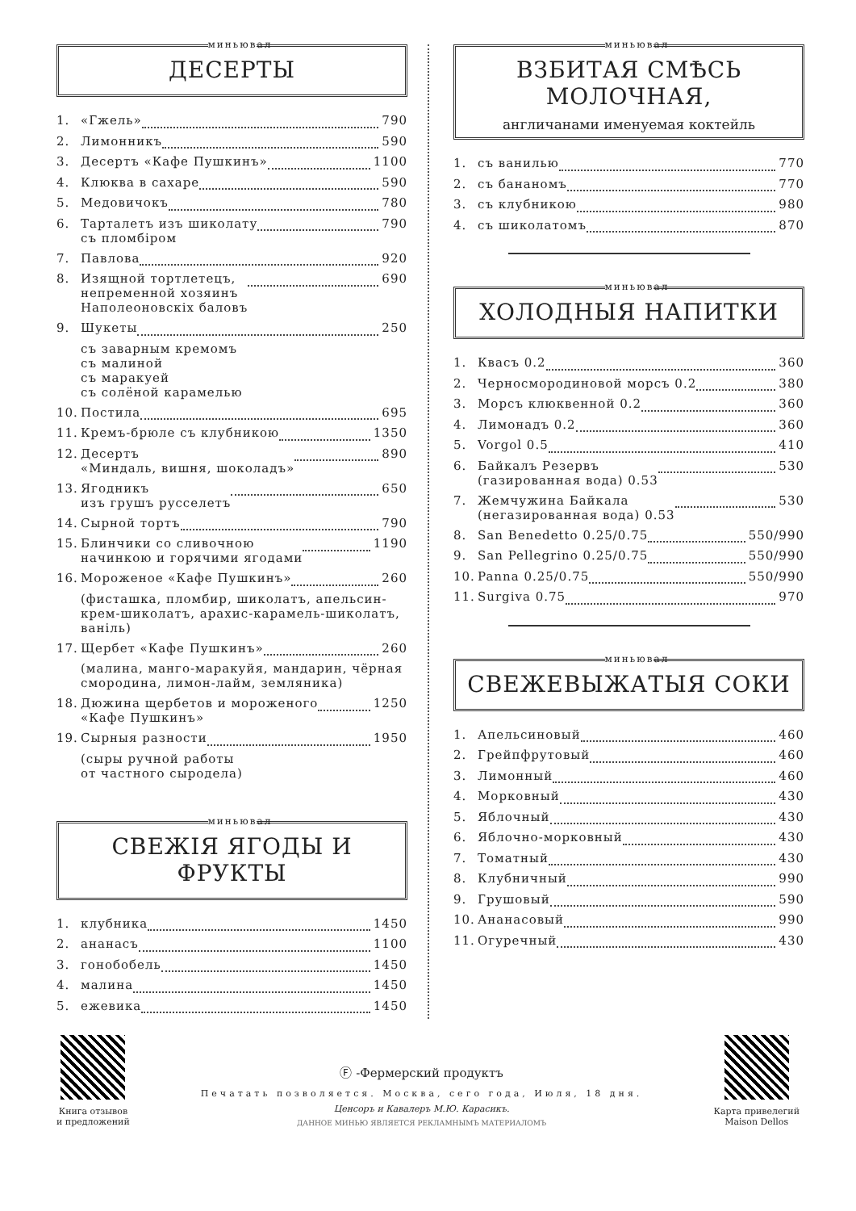миньювал
ДЕСЕРТЫ
1. «Гжель» 790
2. Лимонникъ 590
3. Десертъ «Кафе Пушкинъ» 1100
4. Клюква в сахаре 590
5. Медовичокъ 780
6. Тарталетъ изъ шиколату
съ пломбiром 790
7. Павлова 920
8. Изящной тортлетецъ,
непременной хозяинъ
Наполеоновскiх баловъ 690
9. Шукеты 250
съ заварным кремомъ
съ малиной
съ маракуей
съ солёной карамелью
10. Постила 695
11. Кремъ-брюле съ клубникою 1350
12. Десертъ
«Миндаль, вишня, шоколадъ» 890
13. Ягодникъ
изъ грушъ русселетъ 650
14. Сырной тортъ 790
15. Блинчики со сливочною
начинкою и горячими ягодами 1190
16. Мороженое «Кафе Пушкинъ» 260
(фисташка, пломбир, шиколатъ, апельсин-крем-шиколатъ, арахис-карамель-шиколатъ, ванiль)
17. Щербет «Кафе Пушкинъ» 260
(малина, манго-маракуйя, мандарин, чёрная смородина, лимон-лайм, земляника)
18. Дюжина щербетов и мороженого
«Кафе Пушкинъ» 1250
19. Сырныя разности 1950
(сыры ручной работы
от частного сыродела)
миньювал
СВЕЖIЯ ЯГОДЫ И ФРУКТЫ
1. клубника 1450
2. ананасъ 1100
3. гонобобель 1450
4. малина 1450
5. ежевика 1450
миньювал
ВЗБИТАЯ СМѢСЬ
МОЛОЧНАЯ,
англичанами именуемая коктейль
1. съ ванилью 770
2. съ бананомъ 770
3. съ клубникою 980
4. съ шиколатомъ 870
миньювал
ХОЛОДНЫЯ НАПИТКИ
1. Квасъ 0.2 360
2. Черносмородиновой морсъ 0.2 380
3. Морсъ клюквенной 0.2 360
4. Лимонадъ 0.2 360
5. Vorgol 0.5 410
6. Байкалъ Резервъ
(газированная вода) 0.53 530
7. Жемчужина Байкала
(негазированная вода) 0.53 530
8. San Benedetto 0.25/0.75 550/990
9. San Pellegrino 0.25/0.75 550/990
10. Panna 0.25/0.75 550/990
11. Surgiva 0.75 970
миньювал
СВЕЖЕВЫЖАТЫЯ СОКИ
1. Апельсиновый 460
2. Грейпфрутовый 460
3. Лимонный 460
4. Морковный 430
5. Яблочный 430
6. Яблочно-морковный 430
7. Томатный 430
8. Клубничный 990
9. Грушовый 590
10. Ананасовый 990
11. Огуречный 430
Книга отзывов
и предложений
Ⓕ -Фермерский продуктъ
Печатать позволяется. Москва, сего года, Июля, 18 дня.
Ценсоръ и Кавалеръ М.Ю. Карасикъ.
ДАННОЕ МИНЬЮ ЯВЛЯЕТСЯ РЕКЛАМНЫМЪ МАТЕРИАЛОМЪ
Карта привелегий
Maison Dellos